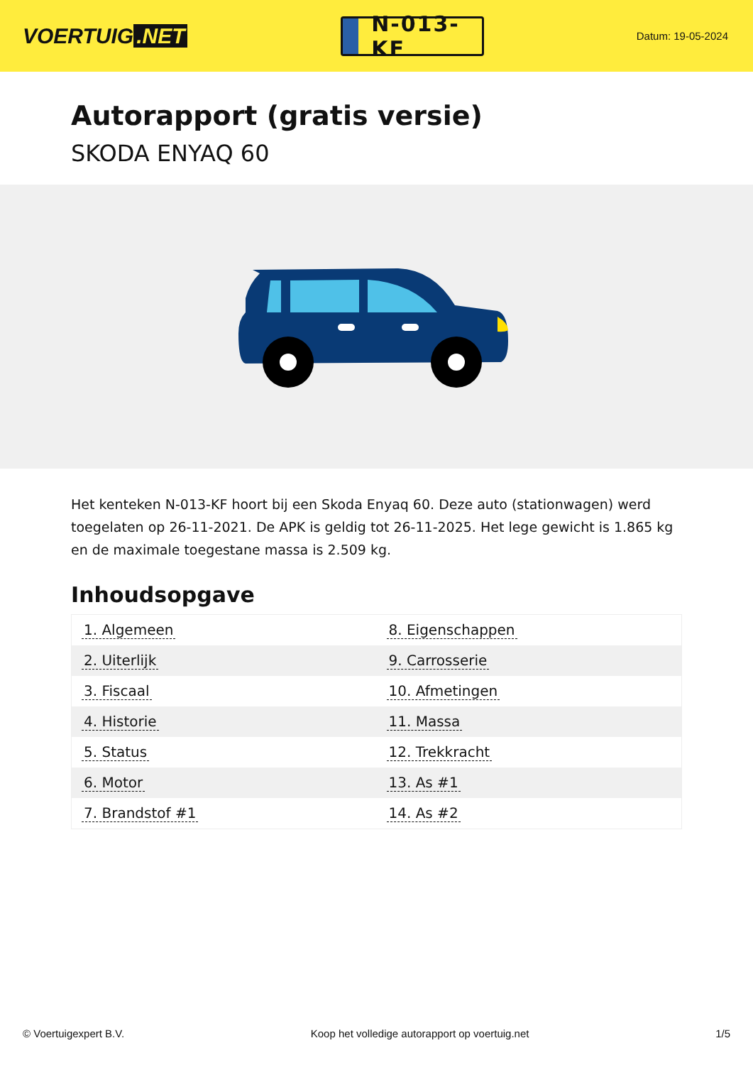VOERTUIG.NET
N-013-KF
Datum: 19-05-2024
Autorapport (gratis versie)
SKODA ENYAQ 60
Het kenteken N-013-KF hoort bij een Skoda Enyaq 60. Deze auto (stationwagen) werd toegelaten op 26-11-2021. De APK is geldig tot 26-11-2025. Het lege gewicht is 1.865 kg en de maximale toegestane massa is 2.509 kg.
Inhoudsopgave
| 1. Algemeen | 8. Eigenschappen |
| 2. Uiterlijk | 9. Carrosserie |
| 3. Fiscaal | 10. Afmetingen |
| 4. Historie | 11. Massa |
| 5. Status | 12. Trekkracht |
| 6. Motor | 13. As #1 |
| 7. Brandstof #1 | 14. As #2 |
© Voertuigexpert B.V. Koop het volledige autorapport op voertuig.net 1/5